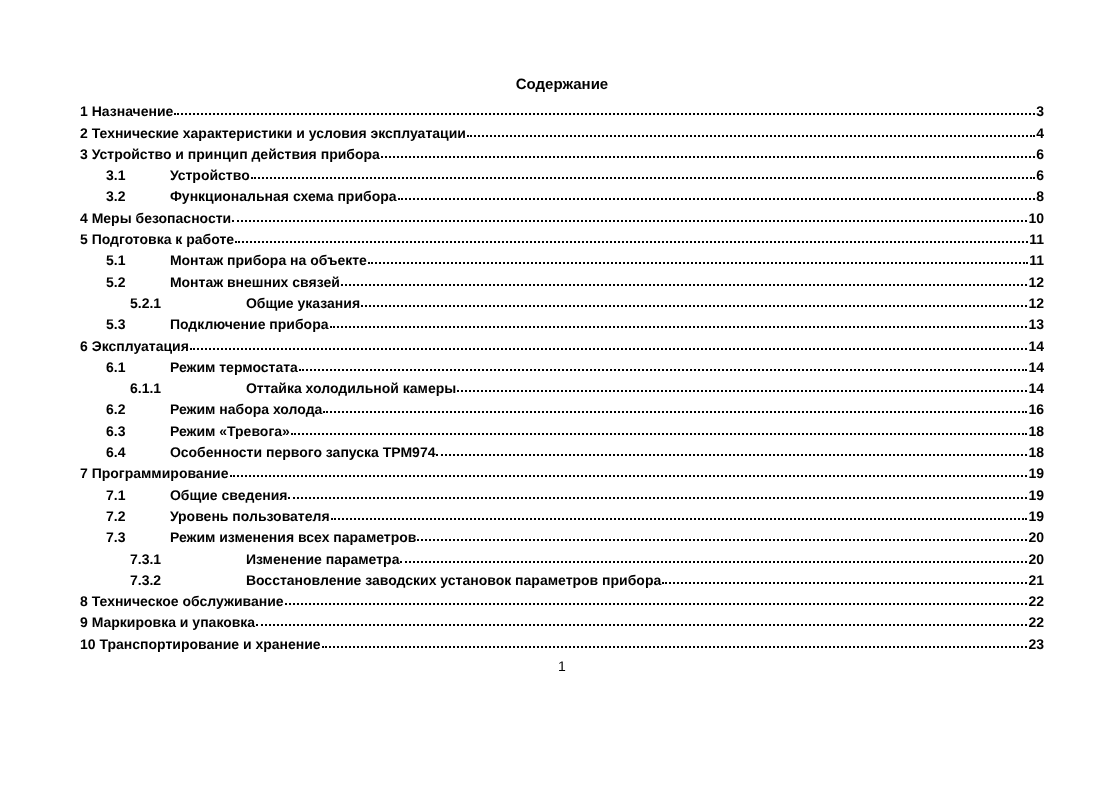Содержание
1 Назначение 3
2 Технические характеристики и условия эксплуатации 4
3 Устройство и принцип действия прибора 6
3.1 Устройство 6
3.2 Функциональная схема прибора 8
4 Меры безопасности 10
5 Подготовка к работе 11
5.1 Монтаж прибора на объекте 11
5.2 Монтаж внешних связей 12
5.2.1 Общие указания 12
5.3 Подключение прибора 13
6 Эксплуатация 14
6.1 Режим термостата 14
6.1.1 Оттайка холодильной камеры 14
6.2 Режим набора холода 16
6.3 Режим «Тревога» 18
6.4 Особенности первого запуска ТРМ974 18
7 Программирование 19
7.1 Общие сведения 19
7.2 Уровень пользователя 19
7.3 Режим изменения всех параметров 20
7.3.1 Изменение параметра 20
7.3.2 Восстановление заводских установок параметров прибора 21
8 Техническое обслуживание 22
9 Маркировка и упаковка 22
10 Транспортирование и хранение 23
1